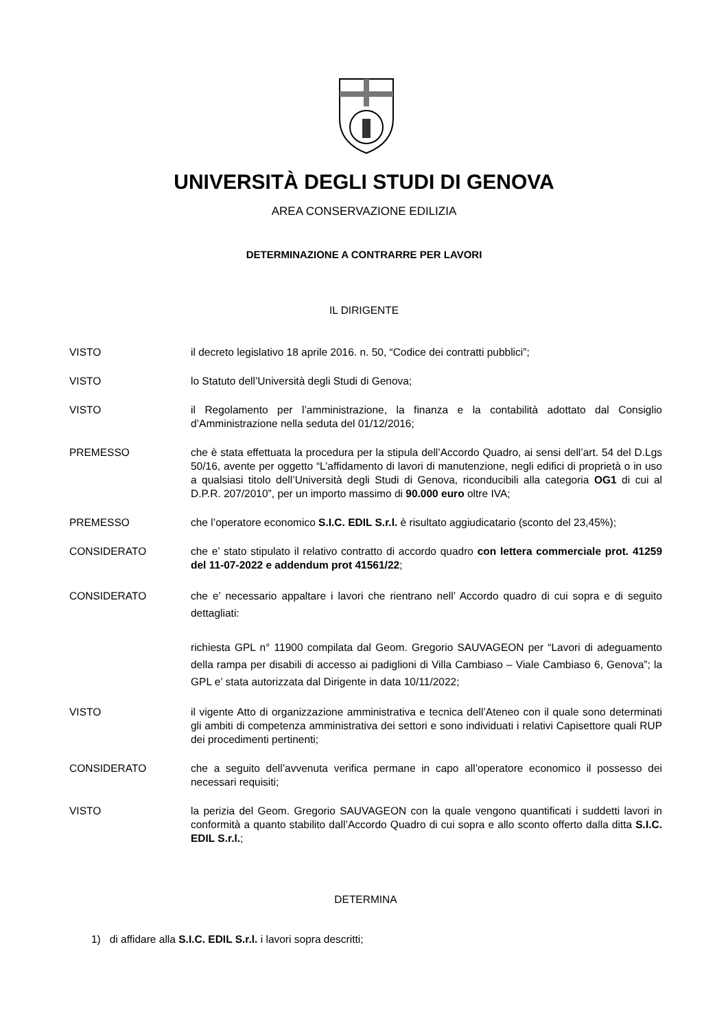UNIVERSITÀ DEGLI STUDI DI GENOVA
AREA CONSERVAZIONE EDILIZIA
DETERMINAZIONE A CONTRARRE PER LAVORI
IL DIRIGENTE
VISTO il decreto legislativo 18 aprile 2016. n. 50, “Codice dei contratti pubblici”;
VISTO lo Statuto dell’Università degli Studi di Genova;
VISTO il Regolamento per l’amministrazione, la finanza e la contabilità adottato dal Consiglio d’Amministrazione nella seduta del 01/12/2016;
PREMESSO che è stata effettuata la procedura per la stipula dell’Accordo Quadro, ai sensi dell’art. 54 del D.Lgs 50/16, avente per oggetto “L’affidamento di lavori di manutenzione, negli edifici di proprietà o in uso a qualsiasi titolo dell’Università degli Studi di Genova, riconducibili alla categoria OG1 di cui al D.P.R. 207/2010”, per un importo massimo di 90.000 euro oltre IVA;
PREMESSO che l’operatore economico S.I.C. EDIL S.r.l. è risultato aggiudicatario (sconto del 23,45%);
CONSIDERATO che e’ stato stipulato il relativo contratto di accordo quadro con lettera commerciale prot. 41259 del 11-07-2022 e addendum prot 41561/22;
CONSIDERATO che e’ necessario appaltare i lavori che rientrano nell’ Accordo quadro di cui sopra e di seguito dettagliati:
richiesta GPL n° 11900 compilata dal Geom. Gregorio SAUVAGEON per “Lavori di adeguamento della rampa per disabili di accesso ai padiglioni di Villa Cambiaso – Viale Cambiaso 6, Genova”; la GPL e’ stata autorizzata dal Dirigente in data 10/11/2022;
VISTO il vigente Atto di organizzazione amministrativa e tecnica dell’Ateneo con il quale sono determinati gli ambiti di competenza amministrativa dei settori e sono individuati i relativi Capisettore quali RUP dei procedimenti pertinenti;
CONSIDERATO che a seguito dell’avvenuta verifica permane in capo all’operatore economico il possesso dei necessari requisiti;
VISTO la perizia del Geom. Gregorio SAUVAGEON con la quale vengono quantificati i suddetti lavori in conformità a quanto stabilito dall’Accordo Quadro di cui sopra e allo sconto offerto dalla ditta S.I.C. EDIL S.r.l.;
DETERMINA
1) di affidare alla S.I.C. EDIL S.r.l. i lavori sopra descritti;